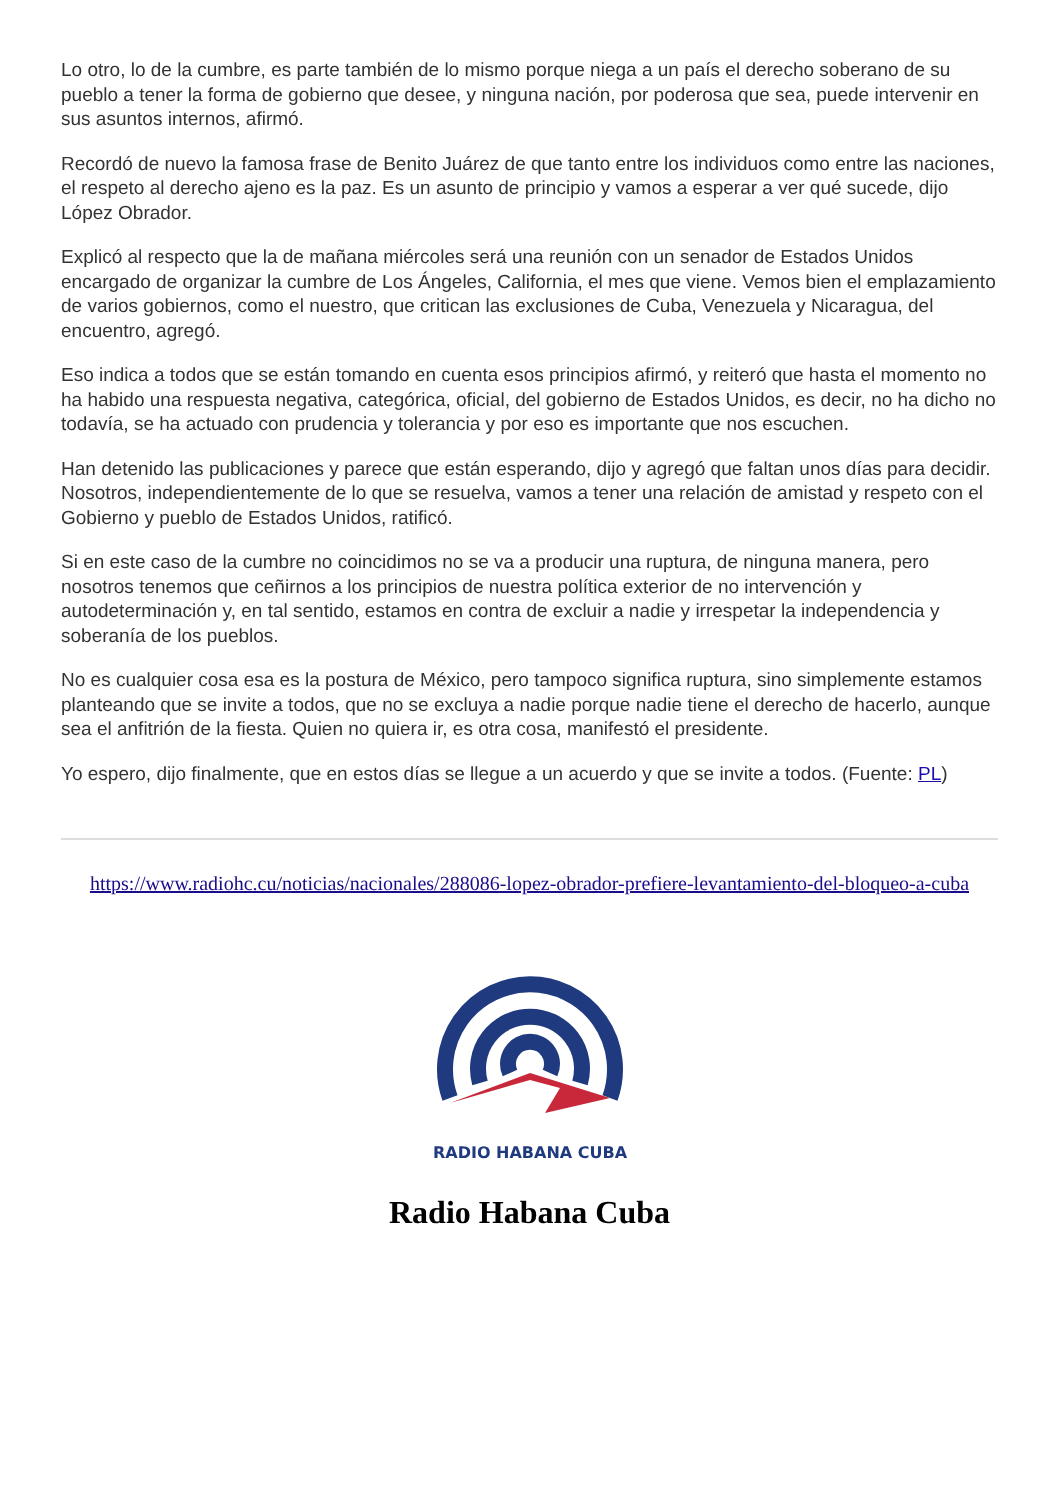Lo otro, lo de la cumbre, es parte también de lo mismo porque niega a un país el derecho soberano de su pueblo a tener la forma de gobierno que desee, y ninguna nación, por poderosa que sea, puede intervenir en sus asuntos internos, afirmó.
Recordó de nuevo la famosa frase de Benito Juárez de que tanto entre los individuos como entre las naciones, el respeto al derecho ajeno es la paz. Es un asunto de principio y vamos a esperar a ver qué sucede, dijo López Obrador.
Explicó al respecto que la de mañana miércoles será una reunión con un senador de Estados Unidos encargado de organizar la cumbre de Los Ángeles, California, el mes que viene. Vemos bien el emplazamiento de varios gobiernos, como el nuestro, que critican las exclusiones de Cuba, Venezuela y Nicaragua, del encuentro, agregó.
Eso indica a todos que se están tomando en cuenta esos principios afirmó, y reiteró que hasta el momento no ha habido una respuesta negativa, categórica, oficial, del gobierno de Estados Unidos, es decir, no ha dicho no todavía, se ha actuado con prudencia y tolerancia y por eso es importante que nos escuchen.
Han detenido las publicaciones y parece que están esperando, dijo y agregó que faltan unos días para decidir. Nosotros, independientemente de lo que se resuelva, vamos a tener una relación de amistad y respeto con el Gobierno y pueblo de Estados Unidos, ratificó.
Si en este caso de la cumbre no coincidimos no se va a producir una ruptura, de ninguna manera, pero nosotros tenemos que ceñirnos a los principios de nuestra política exterior de no intervención y autodeterminación y, en tal sentido, estamos en contra de excluir a nadie y irrespetar la independencia y soberanía de los pueblos.
No es cualquier cosa esa es la postura de México, pero tampoco significa ruptura, sino simplemente estamos planteando que se invite a todos, que no se excluya a nadie porque nadie tiene el derecho de hacerlo, aunque sea el anfitrión de la fiesta. Quien no quiera ir, es otra cosa, manifestó el presidente.
Yo espero, dijo finalmente, que en estos días se llegue a un acuerdo y que se invite a todos. (Fuente: PL)
https://www.radiohc.cu/noticias/nacionales/288086-lopez-obrador-prefiere-levantamiento-del-bloqueo-a-cuba
RADIO HABANA CUBA
Radio Habana Cuba